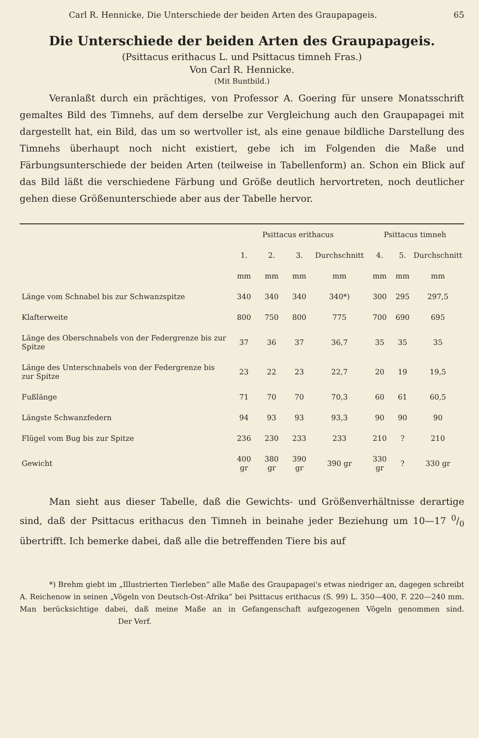Carl R. Hennicke, Die Unterschiede der beiden Arten des Graupapageis. 65
Die Unterschiede der beiden Arten des Graupapageis.
(Psittacus erithacus L. und Psittacus timneh Fras.)
Von Carl R. Hennicke.
(Mit Buntbild.)
Veranlaßt durch ein prächtiges, von Professor A. Goering für unsere Monatsschrift gemaltes Bild des Timnehs, auf dem derselbe zur Vergleichung auch den Graupapagei mit dargestellt hat, ein Bild, das um so wertvoller ist, als eine genaue bildliche Darstellung des Timnehs überhaupt noch nicht existiert, gebe ich im Folgenden die Maße und Färbungsunterschiede der beiden Arten (teilweise in Tabellenform) an. Schon ein Blick auf das Bild läßt die verschiedene Färbung und Größe deutlich hervortreten, noch deutlicher gehen diese Größenunterschiede aber aus der Tabelle hervor.
| | Psittacus erithacus | | | | Psittacus timneh | | |
| --- | --- | --- | --- | --- | --- | --- | --- |
| | 1. | 2. | 3. | Durchschnitt | 4. | 5. | Durchschnitt |
| | mm | mm | mm | mm | mm | mm | mm |
| Länge vom Schnabel bis zur Schwanzspitze | 340 | 340 | 340 | 340*) | 300 | 295 | 297,5 |
| Klafterweite | 800 | 750 | 800 | 775 | 700 | 690 | 695 |
| Länge des Oberschnabels von der Federgrenze bis zur Spitze | 37 | 36 | 37 | 36,7 | 35 | 35 | 35 |
| Länge des Unterschnabels von der Federgrenze bis zur Spitze | 23 | 22 | 23 | 22,7 | 20 | 19 | 19,5 |
| Fußlänge | 71 | 70 | 70 | 70,3 | 60 | 61 | 60,5 |
| Längste Schwanzfedern | 94 | 93 | 93 | 93,3 | 90 | 90 | 90 |
| Flügel vom Bug bis zur Spitze | 236 | 230 | 233 | 233 | 210 | ? | 210 |
| Gewicht | 400 gr | 380 gr | 390 gr | 390 gr | 330 gr | ? | 330 gr |
Man sieht aus dieser Tabelle, daß die Gewichts- und Größenverhältnisse derartige sind, daß der Psittacus erithacus den Timneh in beinahe jeder Beziehung um 10—17 0/0 übertrifft. Ich bemerke dabei, daß alle die betreffenden Tiere bis auf
*) Brehm giebt im „Illustrierten Tierleben“ alle Maße des Graupapagei's etwas niedriger an, dagegen schreibt A. Reichenow in seinen „Vögeln von Deutsch-Ost-Afrika“ bei Psittacus erithacus (S. 99) L. 350—400, F. 220—240 mm. Man berücksichtige dabei, daß meine Maße an in Gefangenschaft aufgezogenen Vögeln genommen sind. Der Verf.